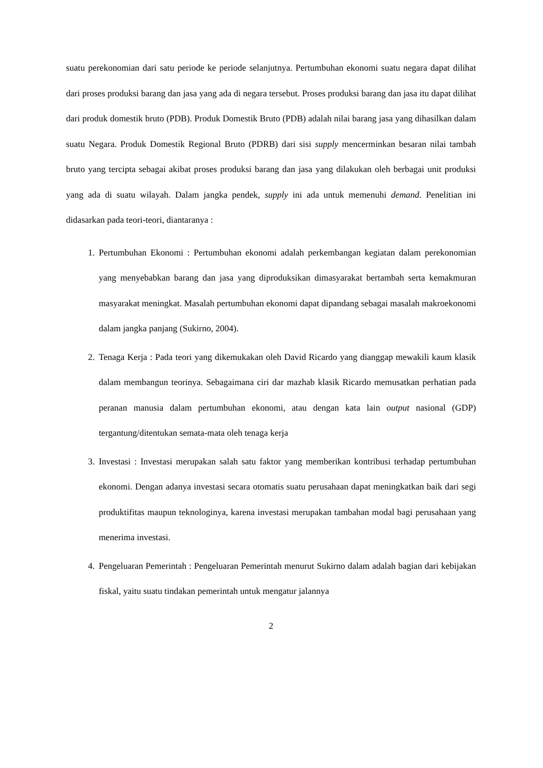suatu perekonomian dari satu periode ke periode selanjutnya. Pertumbuhan ekonomi suatu negara dapat dilihat dari proses produksi barang dan jasa yang ada di negara tersebut. Proses produksi barang dan jasa itu dapat dilihat dari produk domestik bruto (PDB). Produk Domestik Bruto (PDB) adalah nilai barang jasa yang dihasilkan dalam suatu Negara. Produk Domestik Regional Bruto (PDRB) dari sisi supply mencerminkan besaran nilai tambah bruto yang tercipta sebagai akibat proses produksi barang dan jasa yang dilakukan oleh berbagai unit produksi yang ada di suatu wilayah. Dalam jangka pendek, supply ini ada untuk memenuhi demand. Penelitian ini didasarkan pada teori-teori, diantaranya :
1. Pertumbuhan Ekonomi : Pertumbuhan ekonomi adalah perkembangan kegiatan dalam perekonomian yang menyebabkan barang dan jasa yang diproduksikan dimasyarakat bertambah serta kemakmuran masyarakat meningkat. Masalah pertumbuhan ekonomi dapat dipandang sebagai masalah makroekonomi dalam jangka panjang (Sukirno, 2004).
2. Tenaga Kerja : Pada teori yang dikemukakan oleh David Ricardo yang dianggap mewakili kaum klasik dalam membangun teorinya. Sebagaimana ciri dar mazhab klasik Ricardo memusatkan perhatian pada peranan manusia dalam pertumbuhan ekonomi, atau dengan kata lain output nasional (GDP) tergantung/ditentukan semata-mata oleh tenaga kerja
3. Investasi : Investasi merupakan salah satu faktor yang memberikan kontribusi terhadap pertumbuhan ekonomi. Dengan adanya investasi secara otomatis suatu perusahaan dapat meningkatkan baik dari segi produktifitas maupun teknologinya, karena investasi merupakan tambahan modal bagi perusahaan yang menerima investasi.
4. Pengeluaran Pemerintah : Pengeluaran Pemerintah menurut Sukirno dalam adalah bagian dari kebijakan fiskal, yaitu suatu tindakan pemerintah untuk mengatur jalannya
2